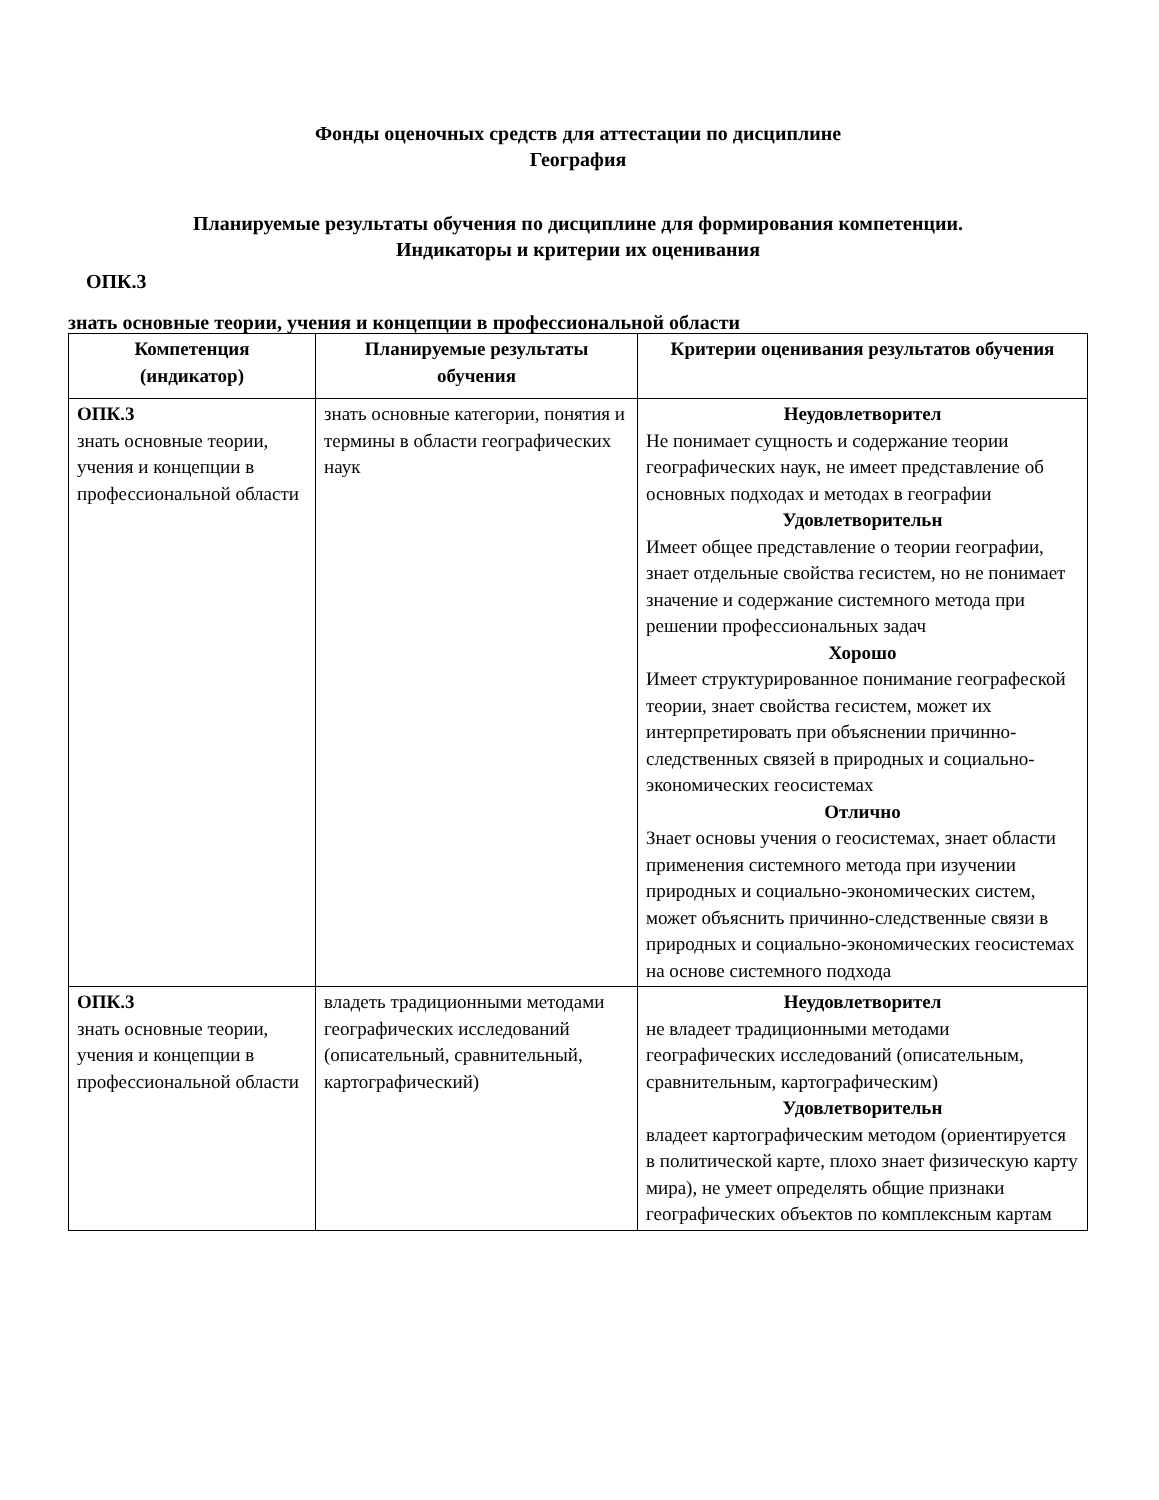Фонды оценочных средств для аттестации по дисциплине
География
Планируемые результаты обучения по дисциплине для формирования компетенции.
Индикаторы и критерии их оценивания
ОПК.3
знать основные теории, учения и концепции в профессиональной области
| Компетенция (индикатор) | Планируемые результаты обучения | Критерии оценивания результатов обучения |
| --- | --- | --- |
| ОПК.3 знать основные теории, учения и концепции в профессиональной области | знать основные категории, понятия и термины в области географических наук | Неудовлетворител Не понимает сущность и содержание теории географических наук, не имеет представление об основных подходах и методах в географии Удовлетворительн Имеет общее представление о теории географии, знает отдельные свойства гесистем, но не понимает значение и содержание системного метода при решении профессиональных задач Хорошо Имеет структурированное понимание географеской теории, знает свойства гесистем, может их интерпретировать при объяснении причинно-следственных связей в природных и социально-экономических геосистемах Отлично Знает основы учения о геосистемах, знает области применения системного метода при изучении природных и социально-экономических систем, может объяснить причинно-следственные связи в природных и социально-экономических геосистемах на основе системного подхода |
| ОПК.3 знать основные теории, учения и концепции в профессиональной области | владеть традиционными методами географических исследований (описательный, сравнительный, картографический) | Неудовлетворител не владеет традиционными методами географических исследований (описательным, сравнительным, картографическим) Удовлетворительн владеет картографическим методом (ориентируется в политической карте, плохо знает физическую карту мира), не умеет определять общие признаки географических объектов по комплексным картам |